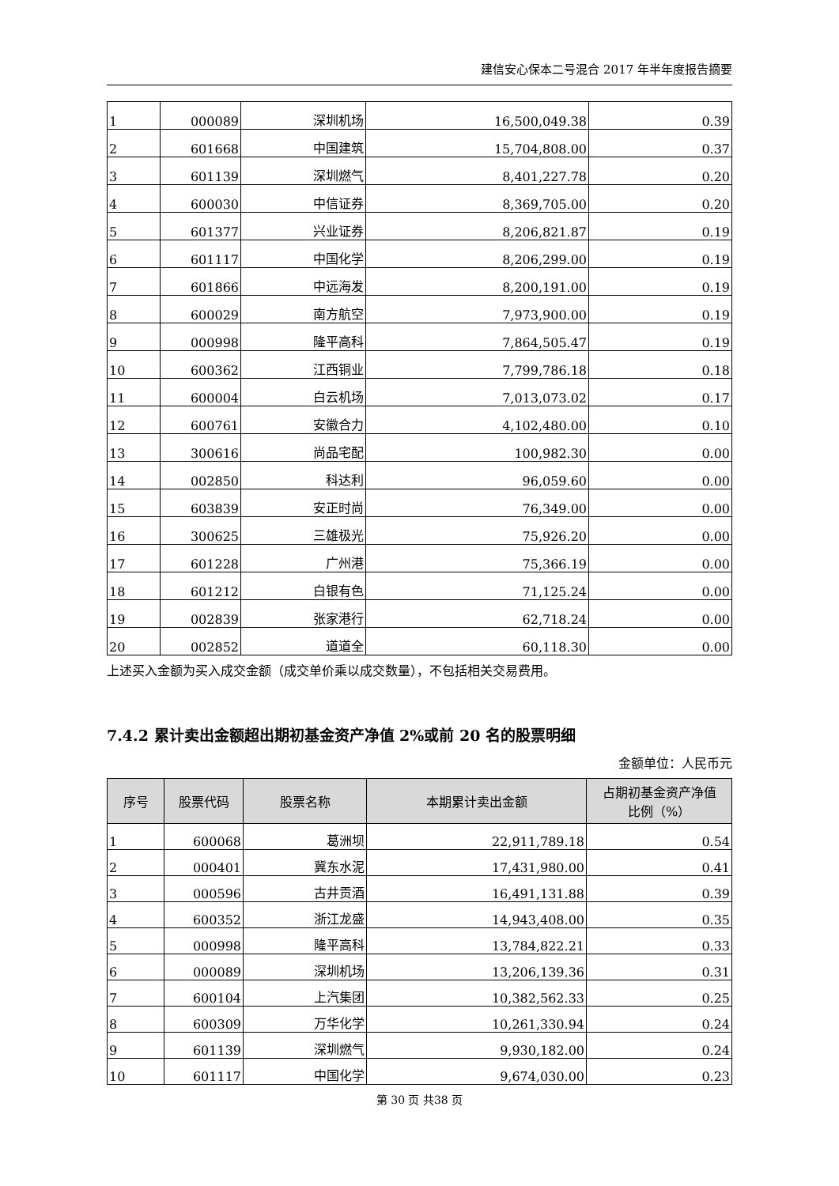建信安心保本二号混合 2017 年半年度报告摘要
| 1 | 000089 | 深圳机场 | 16,500,049.38 | 0.39 |
| 2 | 601668 | 中国建筑 | 15,704,808.00 | 0.37 |
| 3 | 601139 | 深圳燃气 | 8,401,227.78 | 0.20 |
| 4 | 600030 | 中信证券 | 8,369,705.00 | 0.20 |
| 5 | 601377 | 兴业证券 | 8,206,821.87 | 0.19 |
| 6 | 601117 | 中国化学 | 8,206,299.00 | 0.19 |
| 7 | 601866 | 中远海发 | 8,200,191.00 | 0.19 |
| 8 | 600029 | 南方航空 | 7,973,900.00 | 0.19 |
| 9 | 000998 | 隆平高科 | 7,864,505.47 | 0.19 |
| 10 | 600362 | 江西铜业 | 7,799,786.18 | 0.18 |
| 11 | 600004 | 白云机场 | 7,013,073.02 | 0.17 |
| 12 | 600761 | 安徽合力 | 4,102,480.00 | 0.10 |
| 13 | 300616 | 尚品宅配 | 100,982.30 | 0.00 |
| 14 | 002850 | 科达利 | 96,059.60 | 0.00 |
| 15 | 603839 | 安正时尚 | 76,349.00 | 0.00 |
| 16 | 300625 | 三雄极光 | 75,926.20 | 0.00 |
| 17 | 601228 | 广州港 | 75,366.19 | 0.00 |
| 18 | 601212 | 白银有色 | 71,125.24 | 0.00 |
| 19 | 002839 | 张家港行 | 62,718.24 | 0.00 |
| 20 | 002852 | 道道全 | 60,118.30 | 0.00 |
上述买入金额为买入成交金额（成交单价乘以成交数量），不包括相关交易费用。
7.4.2 累计卖出金额超出期初基金资产净值 2%或前 20 名的股票明细
金额单位：人民币元
| 序号 | 股票代码 | 股票名称 | 本期累计卖出金额 | 占期初基金资产净值 比例（%） |
| --- | --- | --- | --- | --- |
| 1 | 600068 | 葛洲坝 | 22,911,789.18 | 0.54 |
| 2 | 000401 | 冀东水泥 | 17,431,980.00 | 0.41 |
| 3 | 000596 | 古井贡酒 | 16,491,131.88 | 0.39 |
| 4 | 600352 | 浙江龙盛 | 14,943,408.00 | 0.35 |
| 5 | 000998 | 隆平高科 | 13,784,822.21 | 0.33 |
| 6 | 000089 | 深圳机场 | 13,206,139.36 | 0.31 |
| 7 | 600104 | 上汽集团 | 10,382,562.33 | 0.25 |
| 8 | 600309 | 万华化学 | 10,261,330.94 | 0.24 |
| 9 | 601139 | 深圳燃气 | 9,930,182.00 | 0.24 |
| 10 | 601117 | 中国化学 | 9,674,030.00 | 0.23 |
第 30 页 共38 页